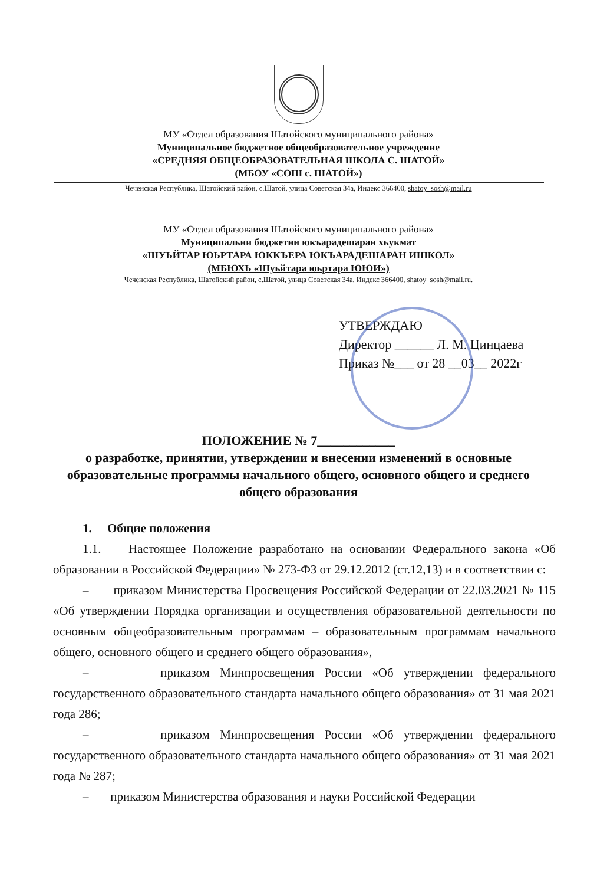МУ «Отдел образования Шатойского муниципального района»
Муниципальное бюджетное общеобразовательное учреждение
«СРЕДНЯЯ ОБЩЕОБРАЗОВАТЕЛЬНАЯ ШКОЛА С. ШАТОЙ»
(МБОУ «СОШ с. ШАТОЙ»)
Чеченская Республика, Шатойский район, с.Шатой, улица Советская 34а, Индекс 366400, shatoy_sosh@mail.ru
МУ «Отдел образования Шатойского муниципального района»
Муниципальни бюджетни юкъарадешаран хьукмат
«ШУЬЙТАР ЮЬРТАРА ЮККЪЕРА ЮКЪАРАДЕШАРАН ИШКОЛ»
(МБЮХЬ «Шуьйтара юьртара ЮЮИ»)
Чеченская Республика, Шатойский район, с.Шатой, улица Советская 34а, Индекс 366400, shatoy_sosh@mail.ru.
УТВЕРЖДАЮ
Директор ______ Л. М. Цинцаева
Приказ №___ от 28 __03__ 2022г
ПОЛОЖЕНИЕ № 7____________
о разработке, принятии, утверждении и внесении изменений в основные образовательные программы начального общего, основного общего и среднего общего образования
1. Общие положения
1.1. Настоящее Положение разработано на основании Федерального закона «Об образовании в Российской Федерации» № 273-ФЗ от 29.12.2012 (ст.12,13) и в соответствии с:
– приказом Министерства Просвещения Российской Федерации от 22.03.2021 № 115 «Об утверждении Порядка организации и осуществления образовательной деятельности по основным общеобразовательным программам – образовательным программам начального общего, основного общего и среднего общего образования»,
– приказом Минпросвещения России «Об утверждении федерального государственного образовательного стандарта начального общего образования» от 31 мая 2021 года 286;
– приказом Минпросвещения России «Об утверждении федерального государственного образовательного стандарта начального общего образования» от 31 мая 2021 года № 287;
– приказом Министерства образования и науки Российской Федерации